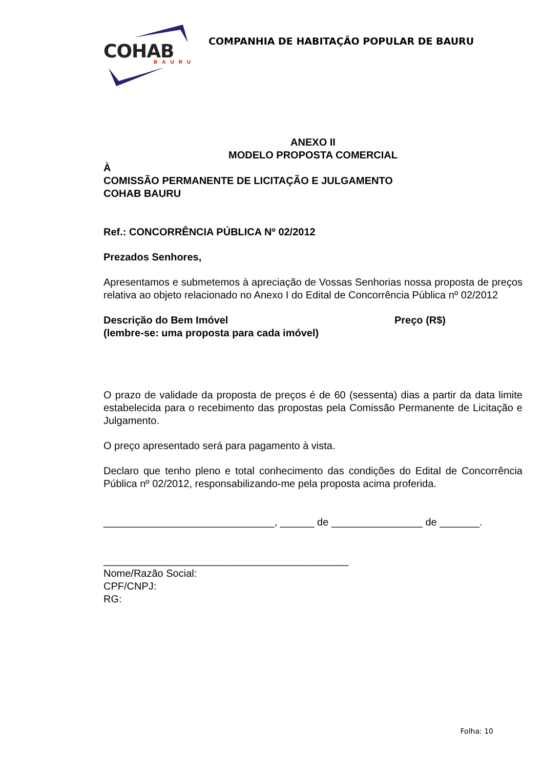COHAB BAURU
COMPANHIA DE HABITAÇÃO POPULAR DE BAURU
ANEXO II
MODELO PROPOSTA COMERCIAL
À
COMISSÃO PERMANENTE DE LICITAÇÃO E JULGAMENTO
COHAB BAURU
Ref.: CONCORRÊNCIA PÚBLICA Nº 02/2012
Prezados Senhores,
Apresentamos e submetemos à apreciação de Vossas Senhorias nossa proposta de preços relativa ao objeto relacionado no Anexo I do Edital de Concorrência Pública nº 02/2012
Descrição do Bem Imóvel
(lembre-se: uma proposta para cada imóvel)
Preço (R$)
O prazo de validade da proposta de preços é de 60 (sessenta) dias a partir da data limite estabelecida para o recebimento das propostas pela Comissão Permanente de Licitação e Julgamento.
O preço apresentado será para pagamento à vista.
Declaro que tenho pleno e total conhecimento das condições do Edital de Concorrência Pública nº 02/2012, responsabilizando-me pela proposta acima proferida.
______________________________, ______ de ________________ de _______.
___________________________________________
Nome/Razão Social:
CPF/CNPJ:
RG:
Folha: 10